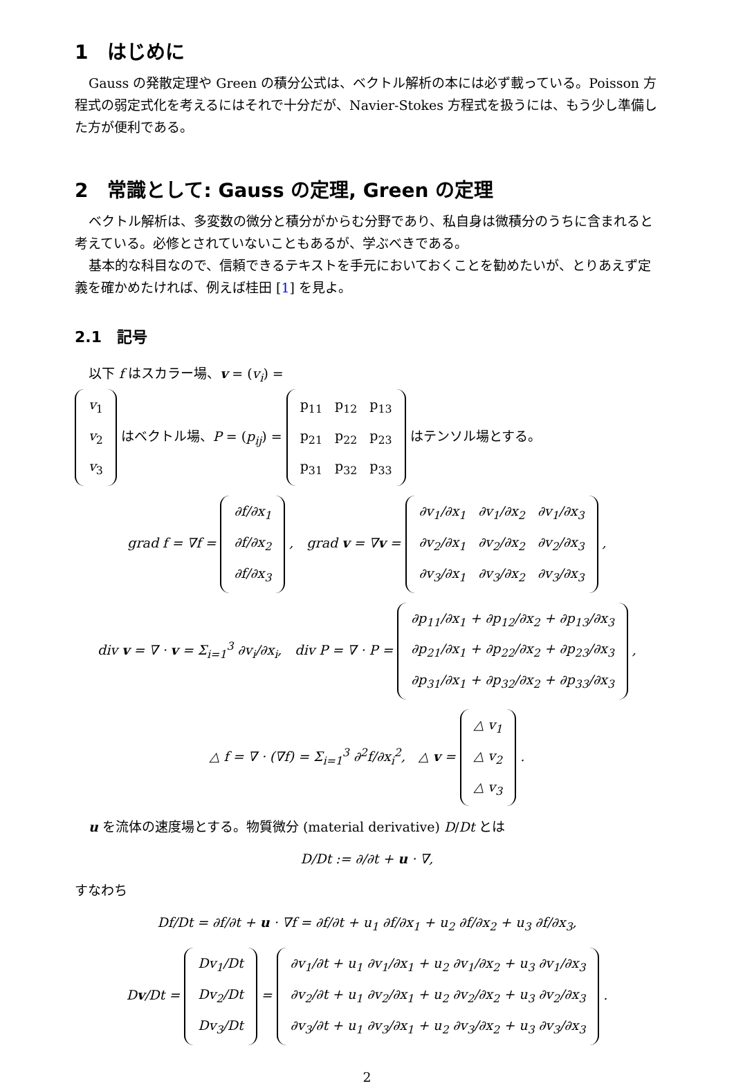1　はじめに
Gauss の発散定理や Green の積分公式は、ベクトル解析の本には必ず載っている。Poisson 方程式の弱定式化を考えるにはそれで十分だが、Navier-Stokes 方程式を扱うには、もう少し準備した方が便利である。
2　常識として: Gauss の定理, Green の定理
ベクトル解析は、多変数の微分と積分がからむ分野であり、私自身は微積分のうちに含まれると考えている。必修とされていないこともあるが、学ぶべきである。
基本的な科目なので、信頼できるテキストを手元においておくことを勧めたいが、とりあえず定義を確かめたければ、例えば桂田 [1] を見よ。
2.1　記号
以下 f はスカラー場、v = (v<sub>i</sub>) =
| v<sub>1</sub> |
| v<sub>2</sub> |
| v<sub>3</sub> |
はベクトル場、P = (p<sub>ij</sub>) =
| p<sub>11</sub> | p<sub>12</sub> | p<sub>13</sub> |
| p<sub>21</sub> | p<sub>22</sub> | p<sub>23</sub> |
| p<sub>31</sub> | p<sub>32</sub> | p<sub>33</sub> |
はテンソル場とする。
grad f = ∇f =
| ∂f/∂x<sub>1</sub> |
| ∂f/∂x<sub>2</sub> |
| ∂f/∂x<sub>3</sub> |
,　grad v = ∇v =
| ∂v<sub>1</sub>/∂x<sub>1</sub> | ∂v<sub>1</sub>/∂x<sub>2</sub> | ∂v<sub>1</sub>/∂x<sub>3</sub> |
| ∂v<sub>2</sub>/∂x<sub>1</sub> | ∂v<sub>2</sub>/∂x<sub>2</sub> | ∂v<sub>2</sub>/∂x<sub>3</sub> |
| ∂v<sub>3</sub>/∂x<sub>1</sub> | ∂v<sub>3</sub>/∂x<sub>2</sub> | ∂v<sub>3</sub>/∂x<sub>3</sub> |
,
div v = ∇ · v = Σ<sub>i=1</sub><sup>3</sup> ∂v<sub>i</sub>/∂x<sub>i</sub>,　div P = ∇ · P =
| ∂p<sub>11</sub>/∂x<sub>1</sub> + ∂p<sub>12</sub>/∂x<sub>2</sub> + ∂p<sub>13</sub>/∂x<sub>3</sub> |
| ∂p<sub>21</sub>/∂x<sub>1</sub> + ∂p<sub>22</sub>/∂x<sub>2</sub> + ∂p<sub>23</sub>/∂x<sub>3</sub> |
| ∂p<sub>31</sub>/∂x<sub>1</sub> + ∂p<sub>32</sub>/∂x<sub>2</sub> + ∂p<sub>33</sub>/∂x<sub>3</sub> |
,
△ f = ∇ · (∇f) = Σ<sub>i=1</sub><sup>3</sup> ∂<sup>2</sup>f/∂x<sub>i</sub><sup>2</sup>,　△ v =
| △ v<sub>1</sub> |
| △ v<sub>2</sub> |
| △ v<sub>3</sub> |
.
u を流体の速度場とする。物質微分 (material derivative) D/Dt とは
D/Dt := ∂/∂t + u · ∇,
すなわち
Df/Dt = ∂f/∂t + u · ∇f = ∂f/∂t + u<sub>1</sub> ∂f/∂x<sub>1</sub> + u<sub>2</sub> ∂f/∂x<sub>2</sub> + u<sub>3</sub> ∂f/∂x<sub>3</sub>,
Dv/Dt =
| Dv<sub>1</sub>/Dt |
| Dv<sub>2</sub>/Dt |
| Dv<sub>3</sub>/Dt |
=
| ∂v<sub>1</sub>/∂t + u<sub>1</sub> ∂v<sub>1</sub>/∂x<sub>1</sub> + u<sub>2</sub> ∂v<sub>1</sub>/∂x<sub>2</sub> + u<sub>3</sub> ∂v<sub>1</sub>/∂x<sub>3</sub> |
| ∂v<sub>2</sub>/∂t + u<sub>1</sub> ∂v<sub>2</sub>/∂x<sub>1</sub> + u<sub>2</sub> ∂v<sub>2</sub>/∂x<sub>2</sub> + u<sub>3</sub> ∂v<sub>2</sub>/∂x<sub>3</sub> |
| ∂v<sub>3</sub>/∂t + u<sub>1</sub> ∂v<sub>3</sub>/∂x<sub>1</sub> + u<sub>2</sub> ∂v<sub>3</sub>/∂x<sub>2</sub> + u<sub>3</sub> ∂v<sub>3</sub>/∂x<sub>3</sub> |
.
2